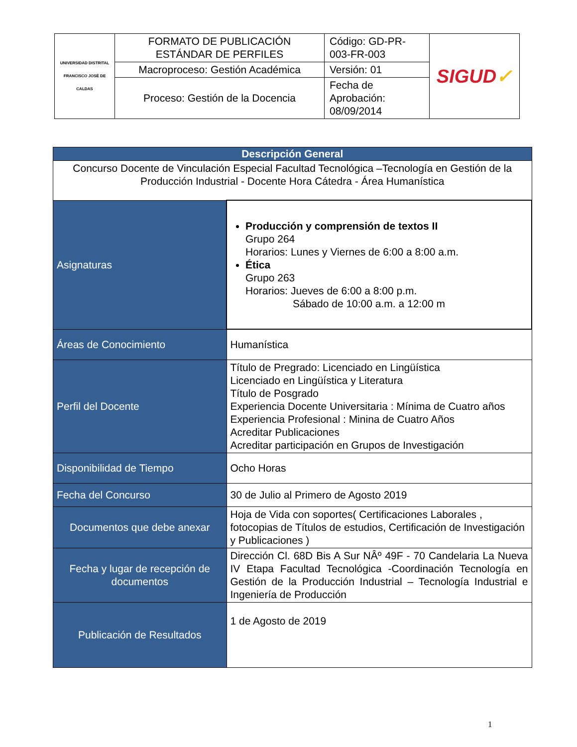| UNIVERSIDAD DISTRITAL FRANCISCO JOSÉ DE CALDAS | FORMATO DE PUBLICACIÓN ESTÁNDAR DE PERFILES | Código: GD-PR-003-FR-003 | SIGUD ✓ |
| | Macroproceso: Gestión Académica | Versión: 01 | |
| | Proceso: Gestión de la Docencia | Fecha de Aprobación: 08/09/2014 | |
| Descripción General | |
| --- | --- |
| Concurso Docente de Vinculación Especial Facultad Tecnológica –Tecnología en Gestión de la Producción Industrial - Docente Hora Cátedra - Área Humanística | |
| Asignaturas | Producción y comprensión de textos II Grupo 264 Horarios: Lunes y Viernes de 6:00 a 8:00 a.m. Ética Grupo 263 Horarios: Jueves de 6:00 a 8:00 p.m. Sábado de 10:00 a.m. a 12:00 m |
| Áreas de Conocimiento | Humanística |
| Perfil del Docente | Título de Pregrado: Licenciado en Lingüística Licenciado en Lingüística y Literatura Título de Posgrado Experiencia Docente Universitaria : Mínima de Cuatro años Experiencia Profesional : Minina de Cuatro Años Acreditar Publicaciones Acreditar participación en Grupos de Investigación |
| Disponibilidad de Tiempo | Ocho Horas |
| Fecha del Concurso | 30 de Julio al Primero de Agosto 2019 |
| Documentos que debe anexar | Hoja de Vida con soportes( Certificaciones Laborales , fotocopias de Títulos de estudios, Certificación de Investigación y Publicaciones ) |
| Fecha y lugar de recepción de documentos | Dirección Cl. 68D Bis A Sur NÂº 49F - 70 Candelaria La Nueva IV Etapa Facultad Tecnológica -Coordinación Tecnología en Gestión de la Producción Industrial – Tecnología Industrial e Ingeniería de Producción |
| Publicación de Resultados | 1 de Agosto de 2019 |
1